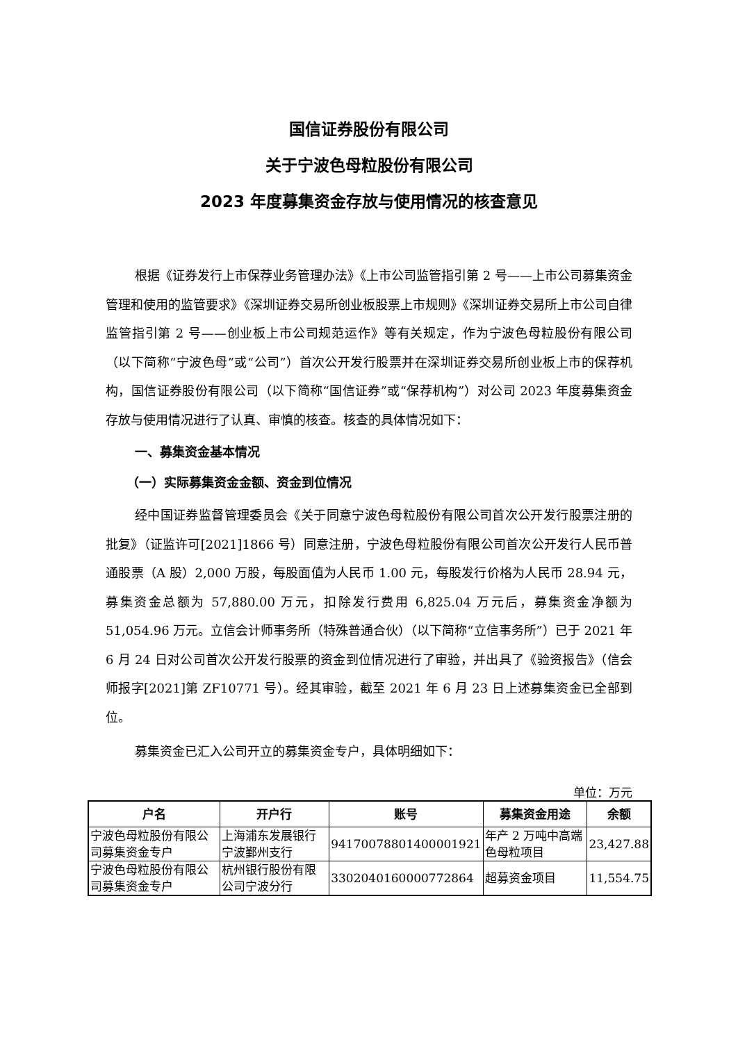国信证券股份有限公司
关于宁波色母粒股份有限公司
2023 年度募集资金存放与使用情况的核查意见
根据《证券发行上市保荐业务管理办法》《上市公司监管指引第 2 号——上市公司募集资金管理和使用的监管要求》《深圳证券交易所创业板股票上市规则》《深圳证券交易所上市公司自律监管指引第 2 号——创业板上市公司规范运作》等有关规定，作为宁波色母粒股份有限公司（以下简称“宁波色母”或“公司”）首次公开发行股票并在深圳证券交易所创业板上市的保荐机构，国信证券股份有限公司（以下简称“国信证券”或“保荐机构”）对公司 2023 年度募集资金存放与使用情况进行了认真、审慎的核查。核查的具体情况如下：
一、募集资金基本情况
（一）实际募集资金金额、资金到位情况
经中国证券监督管理委员会《关于同意宁波色母粒股份有限公司首次公开发行股票注册的批复》（证监许可[2021]1866 号）同意注册，宁波色母粒股份有限公司首次公开发行人民币普通股票（A 股）2,000 万股，每股面值为人民币 1.00 元，每股发行价格为人民币 28.94 元，募集资金总额为 57,880.00 万元，扣除发行费用 6,825.04 万元后，募集资金净额为 51,054.96 万元。立信会计师事务所（特殊普通合伙）（以下简称“立信事务所”）已于 2021 年 6 月 24 日对公司首次公开发行股票的资金到位情况进行了审验，并出具了《验资报告》（信会师报字[2021]第 ZF10771 号）。经其审验，截至 2021 年 6 月 23 日上述募集资金已全部到位。
募集资金已汇入公司开立的募集资金专户，具体明细如下：
单位：万元
| 户名 | 开户行 | 账号 | 募集资金用途 | 余额 |
| --- | --- | --- | --- | --- |
| 宁波色母粒股份有限公司募集资金专户 | 上海浦东发展银行宁波鄞州支行 | 94170078801400001921 | 年产 2 万吨中高端色母粒项目 | 23,427.88 |
| 宁波色母粒股份有限公司募集资金专户 | 杭州银行股份有限公司宁波分行 | 3302040160000772864 | 超募资金项目 | 11,554.75 |